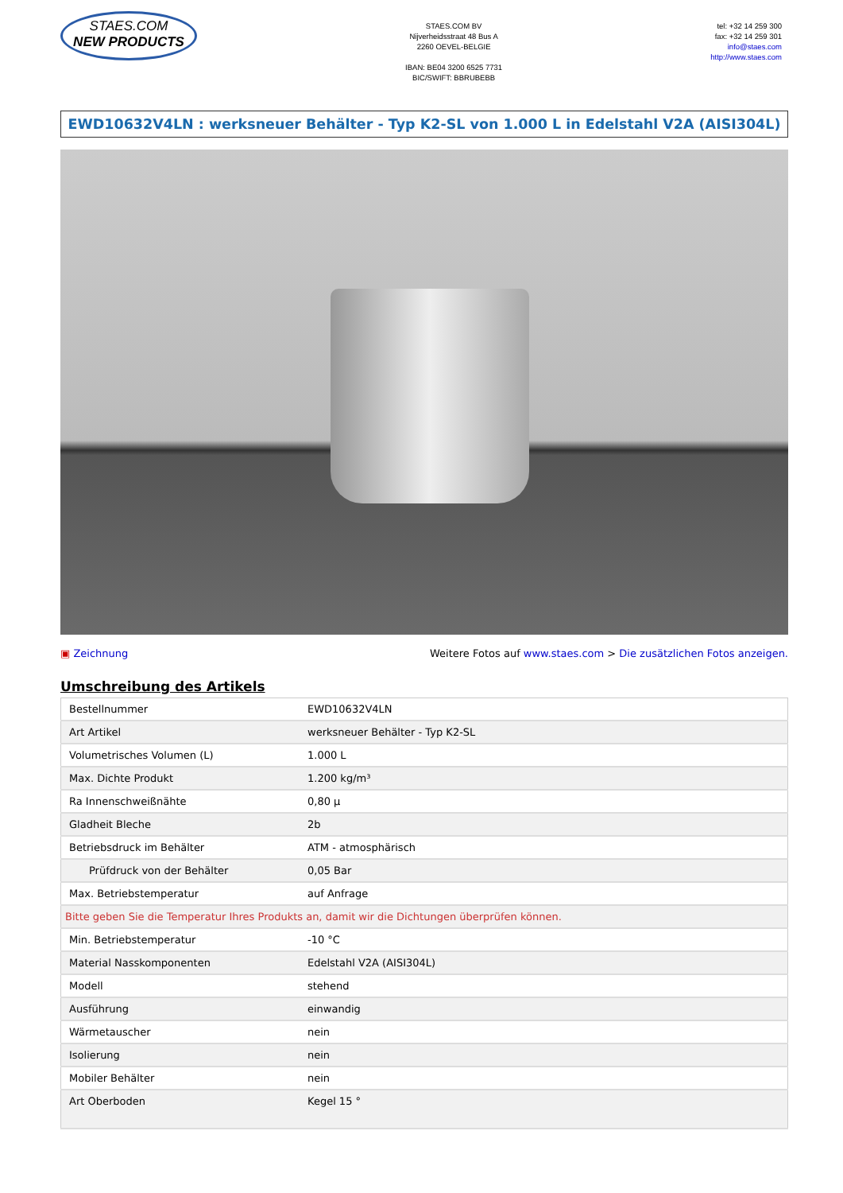STAES.COM
NEW PRODUCTS
STAES.COM BV
Nijverheidsstraat 48 Bus A
2260 OEVEL-BELGIE
IBAN: BE04 3200 6525 7731
BIC/SWIFT: BBRUBEBB
tel: +32 14 259 300
fax: +32 14 259 301
info@staes.com
http://www.staes.com
EWD10632V4LN : werksneuer Behälter - Typ K2-SL von 1.000 L in Edelstahl V2A (AISI304L)
▣ Zeichnung Weitere Fotos auf www.staes.com > Die zusätzlichen Fotos anzeigen.
Umschreibung des Artikels
| Bestellnummer | EWD10632V4LN |
| Art Artikel | werksneuer Behälter - Typ K2-SL |
| Volumetrisches Volumen (L) | 1.000 L |
| Max. Dichte Produkt | 1.200 kg/m³ |
| Ra Innenschweißnähte | 0,80 µ |
| Gladheit Bleche | 2b |
| Betriebsdruck im Behälter | ATM - atmosphärisch |
| Prüfdruck von der Behälter | 0,05 Bar |
| Max. Betriebstemperatur | auf Anfrage |
| Bitte geben Sie die Temperatur Ihres Produkts an, damit wir die Dichtungen überprüfen können. | |
| Min. Betriebstemperatur | -10 °C |
| Material Nasskomponenten | Edelstahl V2A (AISI304L) |
| Modell | stehend |
| Ausführung | einwandig |
| Wärmetauscher | nein |
| Isolierung | nein |
| Mobiler Behälter | nein |
| Art Oberboden | Kegel 15 ° |